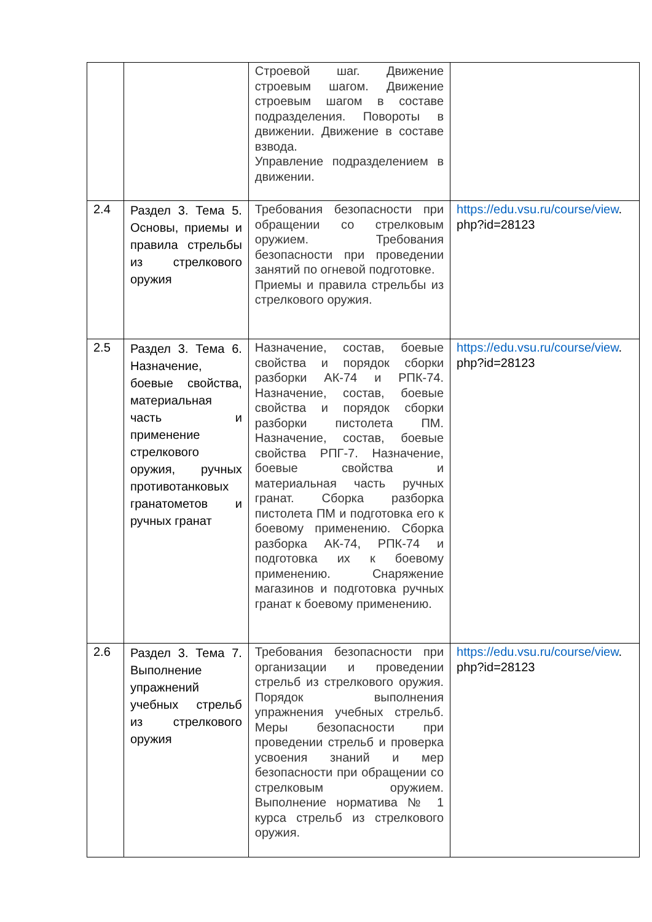| | | Строевой шаг. Движение строевым шагом. Движение строевым шагом в составе подразделения. Повороты в движении. Движение в составе взвода. Управление подразделением в движении. | |
| 2.4 | Раздел 3. Тема 5. Основы, приемы и правила стрельбы из стрелкового оружия | Требования безопасности при обращении со стрелковым оружием. Требования безопасности при проведении занятий по огневой подготовке. Приемы и правила стрельбы из стрелкового оружия. | https://edu.vsu.ru/course/view . php?id=28123 |
| 2.5 | Раздел 3. Тема 6. Назначение, боевые свойства, материальная часть и применение стрелкового оружия, ручных противотанковых гранатометов и ручных гранат | Назначение, состав, боевые свойства и порядок сборки разборки АК-74 и РПК-74. Назначение, состав, боевые свойства и порядок сборки разборки пистолета ПМ. Назначение, состав, боевые свойства РПГ-7. Назначение, боевые свойства и материальная часть ручных гранат. Сборка разборка пистолета ПМ и подготовка его к боевому применению. Сборка разборка АК-74, РПК-74 и подготовка их к боевому применению. Снаряжение магазинов и подготовка ручных гранат к боевому применению. | https://edu.vsu.ru/course/view . php?id=28123 |
| 2.6 | Раздел 3. Тема 7. Выполнение упражнений учебных стрельб из стрелкового оружия | Требования безопасности при организации и проведении стрельб из стрелкового оружия. Порядок выполнения упражнения учебных стрельб. Меры безопасности при проведении стрельб и проверка усвоения знаний и мер безопасности при обращении со стрелковым оружием. Выполнение норматива № 1 курса стрельб из стрелкового оружия. | https://edu.vsu.ru/course/view . php?id=28123 |